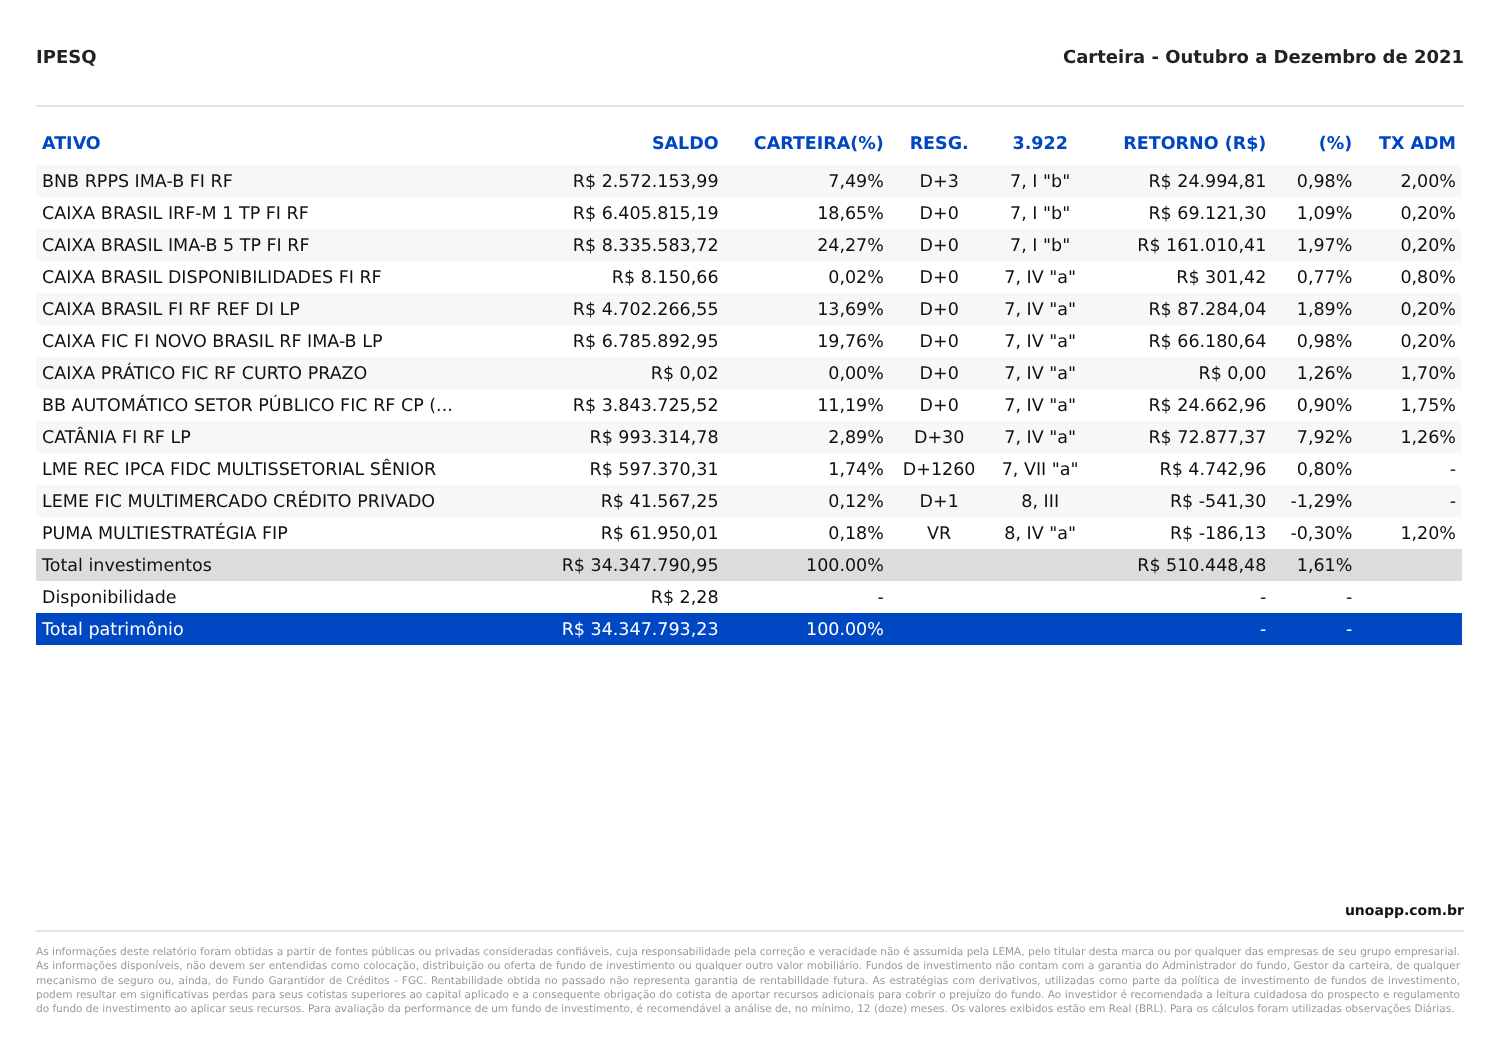IPESQ Carteira - Outubro a Dezembro de 2021
| ATIVO | SALDO | CARTEIRA(%) | RESG. | 3.922 | RETORNO (R$) | (%) | TX ADM |
| --- | --- | --- | --- | --- | --- | --- | --- |
| BNB RPPS IMA-B FI RF | R$ 2.572.153,99 | 7,49% | D+3 | 7, I "b" | R$ 24.994,81 | 0,98% | 2,00% |
| CAIXA BRASIL IRF-M 1 TP FI RF | R$ 6.405.815,19 | 18,65% | D+0 | 7, I "b" | R$ 69.121,30 | 1,09% | 0,20% |
| CAIXA BRASIL IMA-B 5 TP FI RF | R$ 8.335.583,72 | 24,27% | D+0 | 7, I "b" | R$ 161.010,41 | 1,97% | 0,20% |
| CAIXA BRASIL DISPONIBILIDADES FI RF | R$ 8.150,66 | 0,02% | D+0 | 7, IV "a" | R$ 301,42 | 0,77% | 0,80% |
| CAIXA BRASIL FI RF REF DI LP | R$ 4.702.266,55 | 13,69% | D+0 | 7, IV "a" | R$ 87.284,04 | 1,89% | 0,20% |
| CAIXA FIC FI NOVO BRASIL RF IMA-B LP | R$ 6.785.892,95 | 19,76% | D+0 | 7, IV "a" | R$ 66.180,64 | 0,98% | 0,20% |
| CAIXA PRÁTICO FIC RF CURTO PRAZO | R$ 0,02 | 0,00% | D+0 | 7, IV "a" | R$ 0,00 | 1,26% | 1,70% |
| BB AUTOMÁTICO SETOR PÚBLICO FIC RF CP (... | R$ 3.843.725,52 | 11,19% | D+0 | 7, IV "a" | R$ 24.662,96 | 0,90% | 1,75% |
| CATÂNIA FI RF LP | R$ 993.314,78 | 2,89% | D+30 | 7, IV "a" | R$ 72.877,37 | 7,92% | 1,26% |
| LME REC IPCA FIDC MULTISSETORIAL SÊNIOR | R$ 597.370,31 | 1,74% | D+1260 | 7, VII "a" | R$ 4.742,96 | 0,80% | - |
| LEME FIC MULTIMERCADO CRÉDITO PRIVADO | R$ 41.567,25 | 0,12% | D+1 | 8, III | R$ -541,30 | -1,29% | - |
| PUMA MULTIESTRATÉGIA FIP | R$ 61.950,01 | 0,18% | VR | 8, IV "a" | R$ -186,13 | -0,30% | 1,20% |
| Total investimentos | R$ 34.347.790,95 | 100.00% | | | R$ 510.448,48 | 1,61% | |
| Disponibilidade | R$ 2,28 | - | | | - | - | |
| Total patrimônio | R$ 34.347.793,23 | 100.00% | | | - | - | |
unoapp.com.br
As informações deste relatório foram obtidas a partir de fontes públicas ou privadas consideradas confiáveis, cuja responsabilidade pela correção e veracidade não é assumida pela LEMA, pelo titular desta marca ou por qualquer das empresas de seu grupo empresarial. As informações disponíveis, não devem ser entendidas como colocação, distribuição ou oferta de fundo de investimento ou qualquer outro valor mobiliário. Fundos de investimento não contam com a garantia do Administrador do fundo, Gestor da carteira, de qualquer mecanismo de seguro ou, ainda, do Fundo Garantidor de Créditos - FGC. Rentabilidade obtida no passado não representa garantia de rentabilidade futura. As estratégias com derivativos, utilizadas como parte da política de investimento de fundos de investimento, podem resultar em significativas perdas para seus cotistas superiores ao capital aplicado e a consequente obrigação do cotista de aportar recursos adicionais para cobrir o prejuízo do fundo. Ao investidor é recomendada a leitura cuidadosa do prospecto e regulamento do fundo de investimento ao aplicar seus recursos. Para avaliação da performance de um fundo de investimento, é recomendável a análise de, no mínimo, 12 (doze) meses. Os valores exibidos estão em Real (BRL). Para os cálculos foram utilizadas observações Diárias.